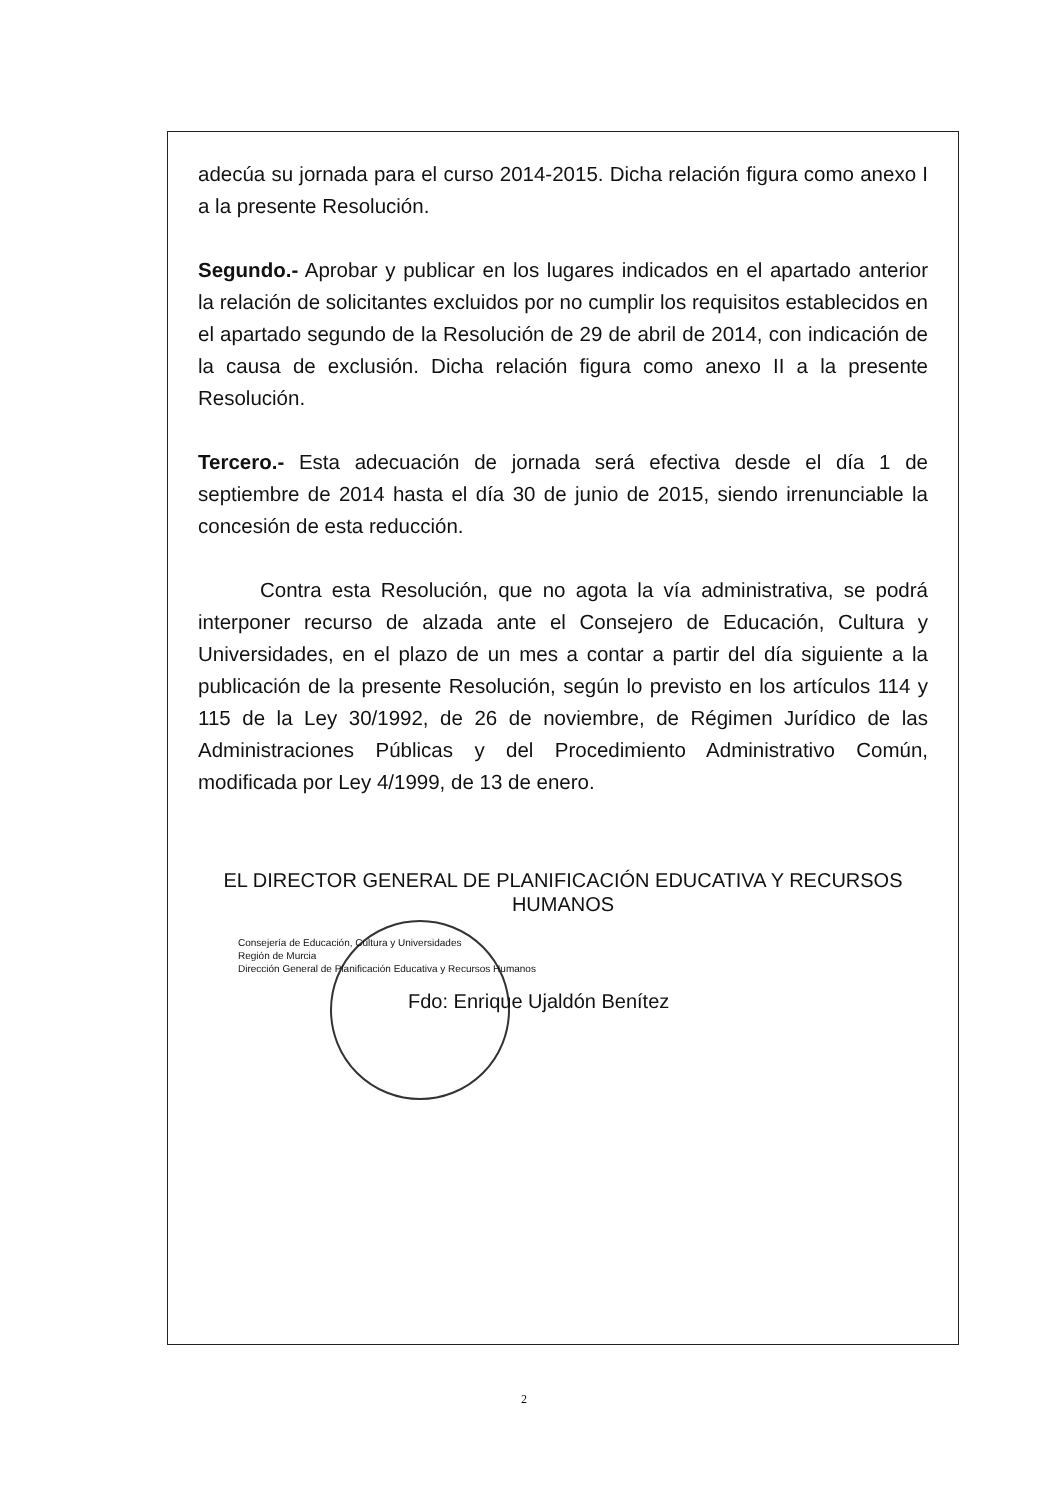adecúa su jornada para el curso 2014-2015. Dicha relación figura como anexo I a la presente Resolución.
Segundo.- Aprobar y publicar en los lugares indicados en el apartado anterior la relación de solicitantes excluidos por no cumplir los requisitos establecidos en el apartado segundo de la Resolución de 29 de abril de 2014, con indicación de la causa de exclusión. Dicha relación figura como anexo II a la presente Resolución.
Tercero.- Esta adecuación de jornada será efectiva desde el día 1 de septiembre de 2014 hasta el día 30 de junio de 2015, siendo irrenunciable la concesión de esta reducción.
Contra esta Resolución, que no agota la vía administrativa, se podrá interponer recurso de alzada ante el Consejero de Educación, Cultura y Universidades, en el plazo de un mes a contar a partir del día siguiente a la publicación de la presente Resolución, según lo previsto en los artículos 114 y 115 de la Ley 30/1992, de 26 de noviembre, de Régimen Jurídico de las Administraciones Públicas y del Procedimiento Administrativo Común, modificada por Ley 4/1999, de 13 de enero.
EL DIRECTOR GENERAL DE PLANIFICACIÓN EDUCATIVA Y RECURSOS HUMANOS
Consejería de Educación, Cultura y Universidades
Región de Murcia
Dirección General de Planificación Educativa y Recursos Humanos
Fdo: Enrique Ujaldón Benítez
2